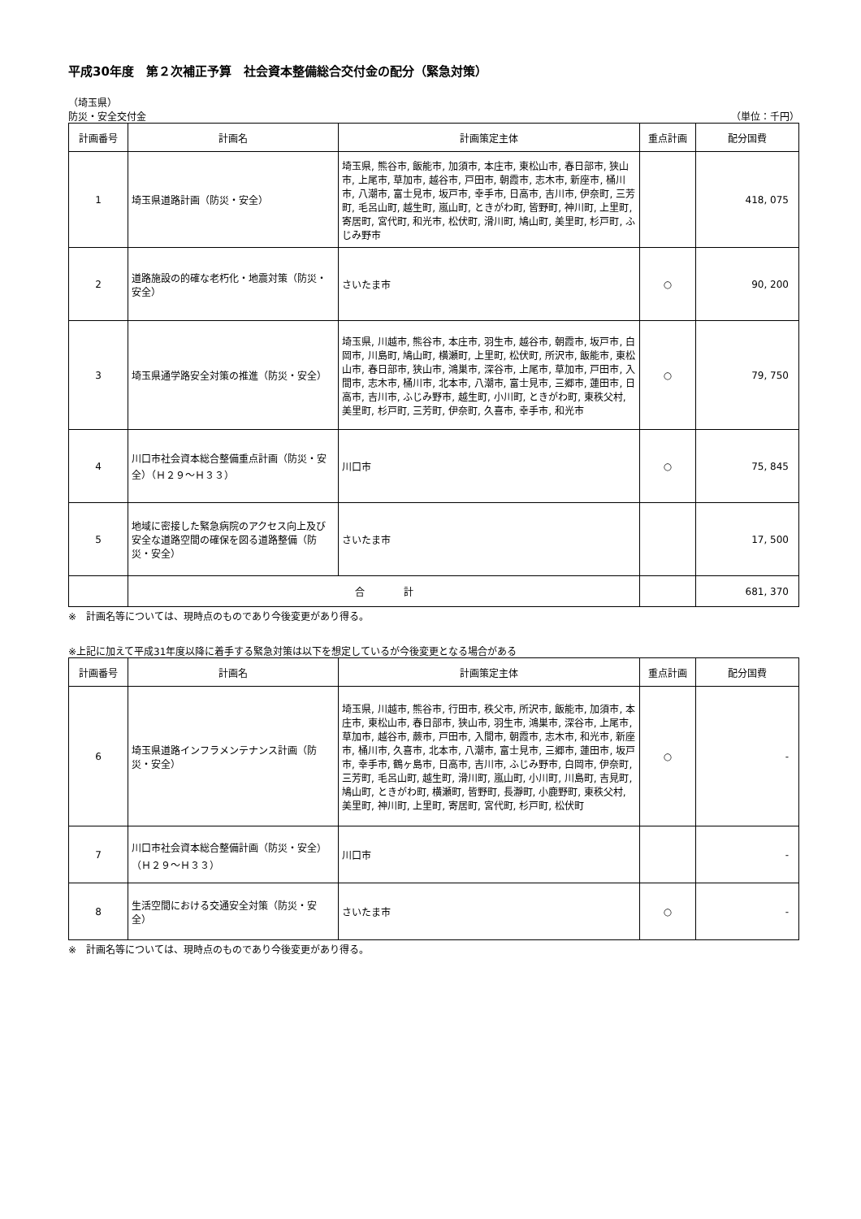平成30年度　第２次補正予算　社会資本整備総合交付金の配分（緊急対策）
（埼玉県）
防災・安全交付金 （単位：千円）
| 計画番号 | 計画名 | 計画策定主体 | 重点計画 | 配分国費 |
| --- | --- | --- | --- | --- |
| 1 | 埼玉県道路計画（防災・安全） | 埼玉県, 熊谷市, 飯能市, 加須市, 本庄市, 東松山市, 春日部市, 狭山市, 上尾市, 草加市, 越谷市, 戸田市, 朝霞市, 志木市, 新座市, 桶川市, 八潮市, 富士見市, 坂戸市, 幸手市, 日高市, 吉川市, 伊奈町, 三芳町, 毛呂山町, 越生町, 嵐山町, ときがわ町, 皆野町, 神川町, 上里町, 寄居町, 宮代町, 和光市, 松伏町, 滑川町, 鳩山町, 美里町, 杉戸町, ふじみ野市 | | 418, 075 |
| 2 | 道路施設の的確な老朽化・地震対策（防災・安全） | さいたま市 | ○ | 90, 200 |
| 3 | 埼玉県通学路安全対策の推進（防災・安全） | 埼玉県, 川越市, 熊谷市, 本庄市, 羽生市, 越谷市, 朝霞市, 坂戸市, 白岡市, 川島町, 鳩山町, 横瀬町, 上里町, 松伏町, 所沢市, 飯能市, 東松山市, 春日部市, 狭山市, 鴻巣市, 深谷市, 上尾市, 草加市, 戸田市, 入間市, 志木市, 桶川市, 北本市, 八潮市, 富士見市, 三郷市, 蓮田市, 日高市, 吉川市, ふじみ野市, 越生町, 小川町, ときがわ町, 東秩父村, 美里町, 杉戸町, 三芳町, 伊奈町, 久喜市, 幸手市, 和光市 | ○ | 79, 750 |
| 4 | 川口市社会資本総合整備重点計画（防災・安全）（Ｈ２９～Ｈ３３） | 川口市 | ○ | 75, 845 |
| 5 | 地域に密接した緊急病院のアクセス向上及び安全な道路空間の確保を図る道路整備（防災・安全） | さいたま市 | | 17, 500 |
| | 合 計 | | | 681, 370 |
※　計画名等については、現時点のものであり今後変更があり得る。
※上記に加えて平成31年度以降に着手する緊急対策は以下を想定しているが今後変更となる場合がある
| 計画番号 | 計画名 | 計画策定主体 | 重点計画 | 配分国費 |
| --- | --- | --- | --- | --- |
| 6 | 埼玉県道路インフラメンテナンス計画（防災・安全） | 埼玉県, 川越市, 熊谷市, 行田市, 秩父市, 所沢市, 飯能市, 加須市, 本庄市, 東松山市, 春日部市, 狭山市, 羽生市, 鴻巣市, 深谷市, 上尾市, 草加市, 越谷市, 蕨市, 戸田市, 入間市, 朝霞市, 志木市, 和光市, 新座市, 桶川市, 久喜市, 北本市, 八潮市, 富士見市, 三郷市, 蓮田市, 坂戸市, 幸手市, 鶴ヶ島市, 日高市, 吉川市, ふじみ野市, 白岡市, 伊奈町, 三芳町, 毛呂山町, 越生町, 滑川町, 嵐山町, 小川町, 川島町, 吉見町, 鳩山町, ときがわ町, 横瀬町, 皆野町, 長瀞町, 小鹿野町, 東秩父村, 美里町, 神川町, 上里町, 寄居町, 宮代町, 杉戸町, 松伏町 | ○ | - |
| 7 | 川口市社会資本総合整備計画（防災・安全）（Ｈ２９～Ｈ３３） | 川口市 | | - |
| 8 | 生活空間における交通安全対策（防災・安全） | さいたま市 | ○ | - |
※　計画名等については、現時点のものであり今後変更があり得る。